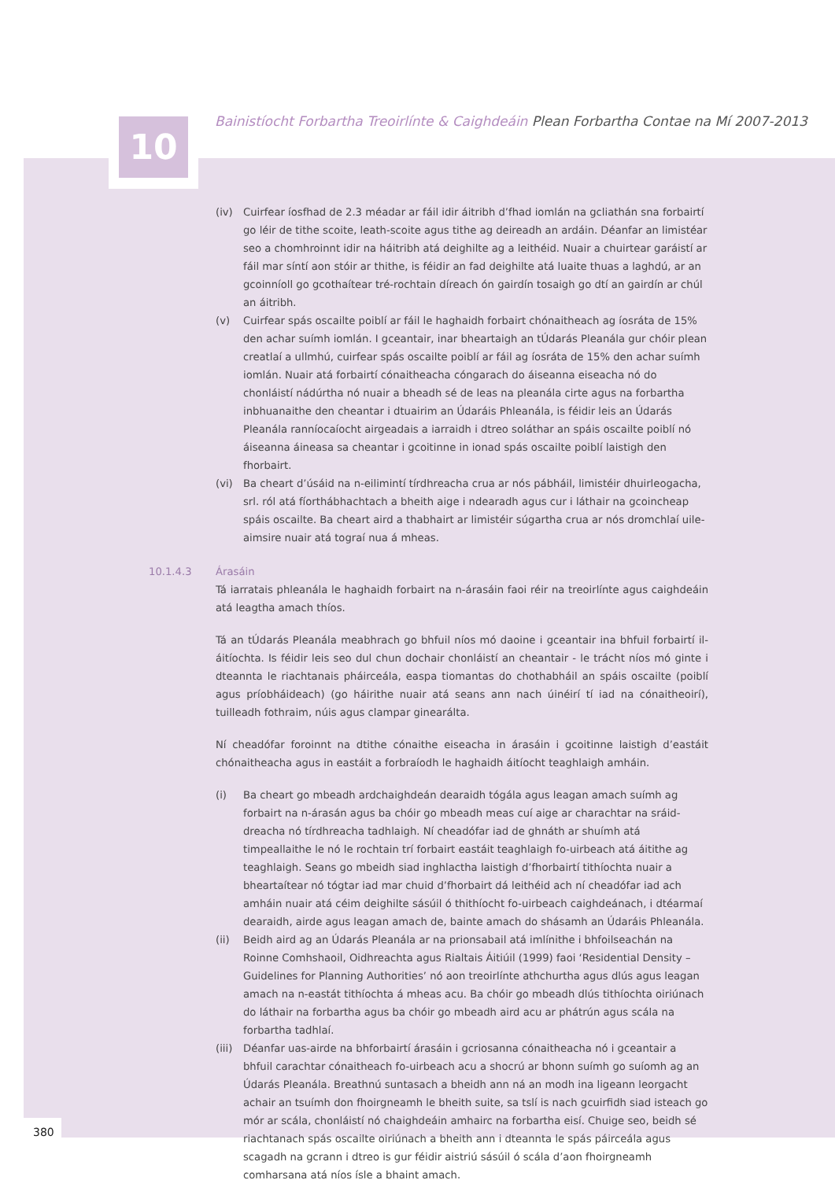10
Bainistíocht Forbartha Treoirlínte & Caighdeáin Plean Forbartha Contae na Mí 2007-2013
(iv) Cuirfear íosfhad de 2.3 méadar ar fáil idir áitribh d’fhad iomlán na gcliathán sna forbairtí go léir de tithe scoite, leath-scoite agus tithe ag deireadh an ardáin. Déanfar an limistéar seo a chomhroinnt idir na háitribh atá deighilte ag a leithéid. Nuair a chuirtear garáistí ar fáil mar síntí aon stóir ar thithe, is féidir an fad deighilte atá luaite thuas a laghdú, ar an gcoinníoll go gcothaítear tré-rochtain díreach ón gairdín tosaigh go dtí an gairdín ar chúl an áitribh.
(v) Cuirfear spás oscailte poiblí ar fáil le haghaidh forbairt chónaitheach ag íosráta de 15% den achar suímh iomlán. I gceantair, inar bheartaigh an tÚdarás Pleanála gur chóir plean creatlaí a ullmhú, cuirfear spás oscailte poiblí ar fáil ag íosráta de 15% den achar suímh iomlán. Nuair atá forbairtí cónaitheacha cóngarach do áiseanna eiseacha nó do chonláistí nádúrtha nó nuair a bheadh sé de leas na pleanála cirte agus na forbartha inbhuanaithe den cheantar i dtuairim an Údaráis Phleanála, is féidir leis an Údarás Pleanála ranníocaíocht airgeadais a iarraidh i dtreo soláthar an spáis oscailte poiblí nó áiseanna áineasa sa cheantar i gcoitinne in ionad spás oscailte poiblí laistigh den fhorbairt.
(vi) Ba cheart d’úsáid na n-eilimintí tírdhreacha crua ar nós pábháil, limistéir dhuirleogacha, srl. ról atá fíorthábhachtach a bheith aige i ndearadh agus cur i láthair na gcoincheap spáis oscailte. Ba cheart aird a thabhairt ar limistéir súgartha crua ar nós dromchlaí uile-aimsire nuair atá tograí nua á mheas.
10.1.4.3
Árasáin
Tá iarratais phleanála le haghaidh forbairt na n-árasáin faoi réir na treoirlínte agus caighdeáin atá leagtha amach thíos.
Tá an tÚdarás Pleanála meabhrach go bhfuil níos mó daoine i gceantair ina bhfuil forbairtí il-áitíochta. Is féidir leis seo dul chun dochair chonláistí an cheantair - le trácht níos mó ginte i dteannta le riachtanais pháirceála, easpa tiomantas do chothabháil an spáis oscailte (poiblí agus príobháideach) (go háirithe nuair atá seans ann nach úinéirí tí iad na cónaitheoirí), tuilleadh fothraim, núis agus clampar ginearálta.
Ní cheadófar foroinnt na dtithe cónaithe eiseacha in árasáin i gcoitinne laistigh d’eastáit chónaitheacha agus in eastáit a forbraíodh le haghaidh áitíocht teaghlaigh amháin.
(i) Ba cheart go mbeadh ardchaighdeán dearaidh tógála agus leagan amach suímh ag forbairt na n-árasán agus ba chóir go mbeadh meas cuí aige ar charachtar na sráid-dreacha nó tírdhreacha tadhlaigh. Ní cheadófar iad de ghnáth ar shuímh atá timpeallaithe le nó le rochtain trí forbairt eastáit teaghlaigh fo-uirbeach atá áitithe ag teaghlaigh. Seans go mbeidh siad inghlactha laistigh d’fhorbairtí tithíochta nuair a bheartaítear nó tógtar iad mar chuid d’fhorbairt dá leithéid ach ní cheadófar iad ach amháin nuair atá céim deighilte sásúil ó thithíocht fo-uirbeach caighdeánach, i dtéarmaí dearaidh, airde agus leagan amach de, bainte amach do shásamh an Údaráis Phleanála.
(ii) Beidh aird ag an Údarás Pleanála ar na prionsabail atá imlínithe i bhfoilseachán na Roinne Comhshaoil, Oidhreachta agus Rialtais Áitiúil (1999) faoi ‘Residential Density – Guidelines for Planning Authorities’ nó aon treoirlínte athchurtha agus dlús agus leagan amach na n-eastát tithíochta á mheas acu. Ba chóir go mbeadh dlús tithíochta oiriúnach do láthair na forbartha agus ba chóir go mbeadh aird acu ar phátrún agus scála na forbartha tadhlaí.
(iii)
Déanfar uas-airde na bhforbairtí árasáin i gcriosanna cónaitheacha nó i gceantair a bhfuil carachtar cónaitheach fo-uirbeach acu a shocrú ar bhonn suímh go suíomh ag an Údarás Pleanála. Breathnú suntasach a bheidh ann ná an modh ina ligeann leorgacht achair an tsuímh don fhoirgneamh le bheith suite, sa tslí is nach gcuirfidh siad isteach go mór ar scála, chonláistí nó chaighdeáin amhairc na forbartha eisí. Chuige seo, beidh sé riachtanach spás oscailte oiriúnach a bheith ann i dteannta le spás páirceála agus scagadh na gcrann i dtreo is gur féidir aistriú sásúil ó scála d’aon fhoirgneamh comharsana atá níos ísle a bhaint amach.
380